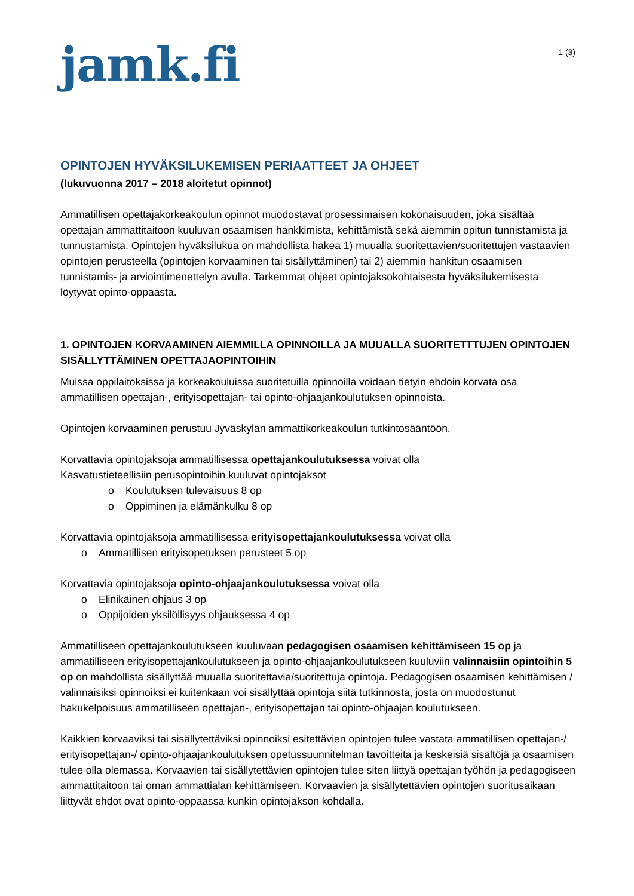jamk.fi
1 (3)
OPINTOJEN HYVÄKSILUKEMISEN PERIAATTEET JA OHJEET
(lukuvuonna 2017 – 2018 aloitetut opinnot)
Ammatillisen opettajakorkeakoulun opinnot muodostavat prosessimaisen kokonaisuuden, joka sisältää opettajan ammattitaitoon kuuluvan osaamisen hankkimista, kehittämistä sekä aiemmin opitun tunnistamista ja tunnustamista. Opintojen hyväksilukua on mahdollista hakea 1) muualla suoritettavien/suoritettujen vastaavien opintojen perusteella (opintojen korvaaminen tai sisällyttäminen) tai 2) aiemmin hankitun osaamisen tunnistamis- ja arviointimenettelyn avulla. Tarkemmat ohjeet opintojaksokohtaisesta hyväksilukemisesta löytyvät opinto-oppaasta.
1. OPINTOJEN KORVAAMINEN AIEMMILLA OPINNOILLA JA MUUALLA SUORITETTTUJEN OPINTOJEN SISÄLLYTTÄMINEN OPETTAJAOPINTOIHIN
Muissa oppilaitoksissa ja korkeakouluissa suoritetuilla opinnoilla voidaan tietyin ehdoin korvata osa ammatillisen opettajan-, erityisopettajan- tai opinto-ohjaajankoulutuksen opinnoista.
Opintojen korvaaminen perustuu Jyväskylän ammattikorkeakoulun tutkintosääntöön.
Korvattavia opintojaksoja ammatillisessa opettajankoulutuksessa voivat olla
Kasvatustieteellisiin perusopintoihin kuuluvat opintojaksot
o Koulutuksen tulevaisuus 8 op
o Oppiminen ja elämänkulku 8 op
Korvattavia opintojaksoja ammatillisessa erityisopettajankoulutuksessa voivat olla
o Ammatillisen erityisopetuksen perusteet 5 op
Korvattavia opintojaksoja opinto-ohjaajankoulutuksessa voivat olla
o Elinikäinen ohjaus 3 op
o Oppijoiden yksilöllisyys ohjauksessa 4 op
Ammatilliseen opettajankoulutukseen kuuluvaan pedagogisen osaamisen kehittämiseen 15 op ja ammatilliseen erityisopettajankoulutukseen ja opinto-ohjaajankoulutukseen kuuluviin valinnaisiin opintoihin 5 op on mahdollista sisällyttää muualla suoritettavia/suoritettuja opintoja. Pedagogisen osaamisen kehittämisen / valinnaisiksi opinnoiksi ei kuitenkaan voi sisällyttää opintoja siitä tutkinnosta, josta on muodostunut hakukelpoisuus ammatilliseen opettajan-, erityisopettajan tai opinto-ohjaajan koulutukseen.
Kaikkien korvaaviksi tai sisällytettäviksi opinnoiksi esitettävien opintojen tulee vastata ammatillisen opettajan-/ erityisopettajan-/ opinto-ohjaajankoulutuksen opetussuunnitelman tavoitteita ja keskeisiä sisältöjä ja osaamisen tulee olla olemassa. Korvaavien tai sisällytettävien opintojen tulee siten liittyä opettajan työhön ja pedagogiseen ammattitaitoon tai oman ammattialan kehittämiseen. Korvaavien ja sisällytettävien opintojen suoritusaikaan liittyvät ehdot ovat opinto-oppaassa kunkin opintojakson kohdalla.